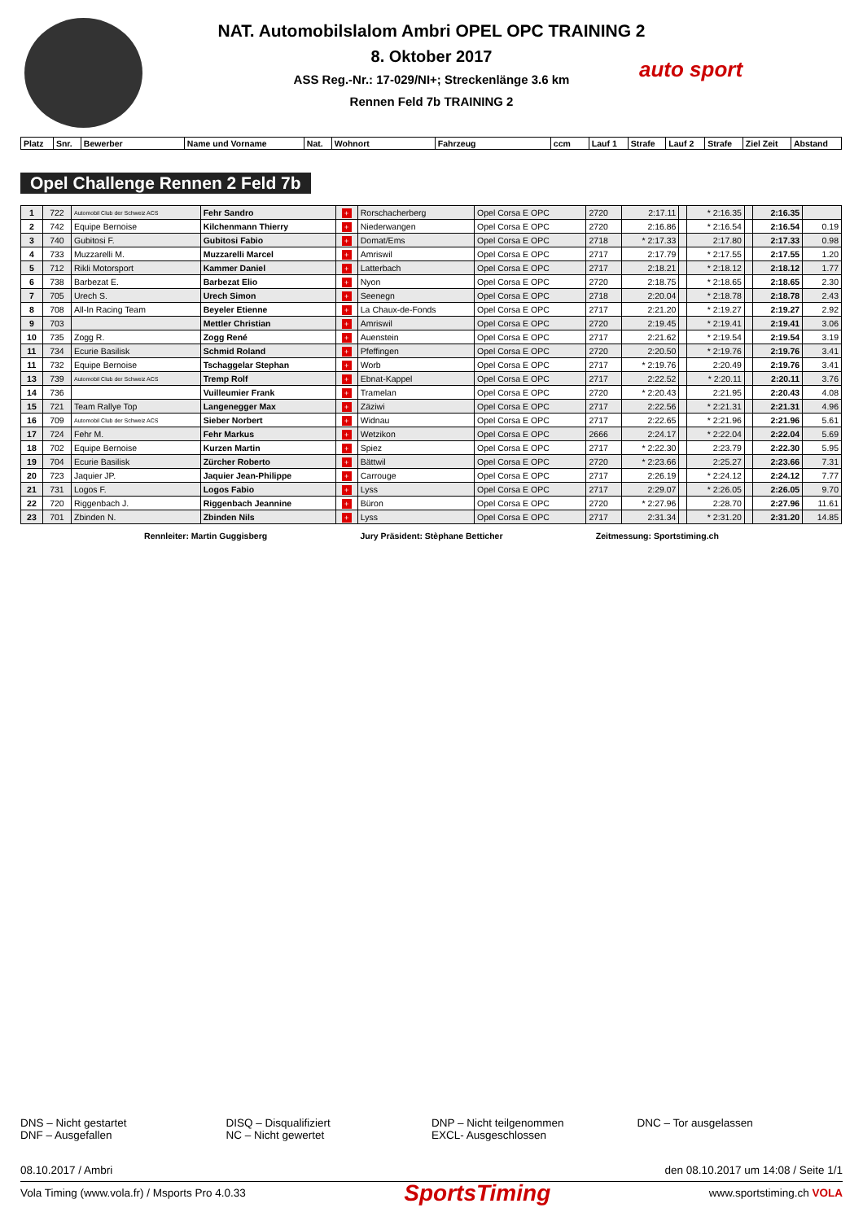NAT. Automobilslalom Ambri OPEL OPC TRAINING 2
8. Oktober 2017
ASS Reg.-Nr.: 17-029/NI+; Streckenlänge 3.6 km
Rennen Feld 7b TRAINING 2
auto sport
| Platz | Snr. | Bewerber | Name und Vorname | Nat. | Wohnort | Fahrzeug | ccm | Lauf 1 | Strafe | Lauf 2 | Strafe | Ziel Zeit | Abstand |
| --- | --- | --- | --- | --- | --- | --- | --- | --- | --- | --- | --- | --- | --- |
Opel Challenge Rennen 2 Feld 7b
| 1 | 722 | Automobil Club der Schweiz ACS | Fehr Sandro | + | Rorschacherberg | Opel Corsa E OPC | 2720 | 2:17.11 | | * 2:16.35 | | 2:16.35 | |
| 2 | 742 | Equipe Bernoise | Kilchenmann Thierry | + | Niederwangen | Opel Corsa E OPC | 2720 | 2:16.86 | | * 2:16.54 | | 2:16.54 | 0.19 |
| 3 | 740 | Gubitosi F. | Gubitosi Fabio | + | Domat/Ems | Opel Corsa E OPC | 2718 | * 2:17.33 | | 2:17.80 | | 2:17.33 | 0.98 |
| 4 | 733 | Muzzarelli M. | Muzzarelli Marcel | + | Amriswil | Opel Corsa E OPC | 2717 | 2:17.79 | | * 2:17.55 | | 2:17.55 | 1.20 |
| 5 | 712 | Rikli Motorsport | Kammer Daniel | + | Latterbach | Opel Corsa E OPC | 2717 | 2:18.21 | | * 2:18.12 | | 2:18.12 | 1.77 |
| 6 | 738 | Barbezat E. | Barbezat Elio | + | Nyon | Opel Corsa E OPC | 2720 | 2:18.75 | | * 2:18.65 | | 2:18.65 | 2.30 |
| 7 | 705 | Urech S. | Urech Simon | + | Seenegn | Opel Corsa E OPC | 2718 | 2:20.04 | | * 2:18.78 | | 2:18.78 | 2.43 |
| 8 | 708 | All-In Racing Team | Beyeler Etienne | + | La Chaux-de-Fonds | Opel Corsa E OPC | 2717 | 2:21.20 | | * 2:19.27 | | 2:19.27 | 2.92 |
| 9 | 703 | | Mettler Christian | + | Amriswil | Opel Corsa E OPC | 2720 | 2:19.45 | | * 2:19.41 | | 2:19.41 | 3.06 |
| 10 | 735 | Zogg R. | Zogg René | + | Auenstein | Opel Corsa E OPC | 2717 | 2:21.62 | | * 2:19.54 | | 2:19.54 | 3.19 |
| 11 | 734 | Ecurie Basilisk | Schmid Roland | + | Pfeffingen | Opel Corsa E OPC | 2720 | 2:20.50 | | * 2:19.76 | | 2:19.76 | 3.41 |
| 11 | 732 | Equipe Bernoise | Tschaggelar Stephan | + | Worb | Opel Corsa E OPC | 2717 | * 2:19.76 | | 2:20.49 | | 2:19.76 | 3.41 |
| 13 | 739 | Automobil Club der Schweiz ACS | Tremp Rolf | + | Ebnat-Kappel | Opel Corsa E OPC | 2717 | 2:22.52 | | * 2:20.11 | | 2:20.11 | 3.76 |
| 14 | 736 | | Vuilleumier Frank | + | Tramelan | Opel Corsa E OPC | 2720 | * 2:20.43 | | 2:21.95 | | 2:20.43 | 4.08 |
| 15 | 721 | Team Rallye Top | Langenegger Max | + | Zäziwi | Opel Corsa E OPC | 2717 | 2:22.56 | | * 2:21.31 | | 2:21.31 | 4.96 |
| 16 | 709 | Automobil Club der Schweiz ACS | Sieber Norbert | + | Widnau | Opel Corsa E OPC | 2717 | 2:22.65 | | * 2:21.96 | | 2:21.96 | 5.61 |
| 17 | 724 | Fehr M. | Fehr Markus | + | Wetzikon | Opel Corsa E OPC | 2666 | 2:24.17 | | * 2:22.04 | | 2:22.04 | 5.69 |
| 18 | 702 | Equipe Bernoise | Kurzen Martin | + | Spiez | Opel Corsa E OPC | 2717 | * 2:22.30 | | 2:23.79 | | 2:22.30 | 5.95 |
| 19 | 704 | Ecurie Basilisk | Zürcher Roberto | + | Bättwil | Opel Corsa E OPC | 2720 | * 2:23.66 | | 2:25.27 | | 2:23.66 | 7.31 |
| 20 | 723 | Jaquier JP. | Jaquier Jean-Philippe | + | Carrouge | Opel Corsa E OPC | 2717 | 2:26.19 | | * 2:24.12 | | 2:24.12 | 7.77 |
| 21 | 731 | Logos F. | Logos Fabio | + | Lyss | Opel Corsa E OPC | 2717 | 2:29.07 | | * 2:26.05 | | 2:26.05 | 9.70 |
| 22 | 720 | Riggenbach J. | Riggenbach Jeannine | + | Büron | Opel Corsa E OPC | 2720 | * 2:27.96 | | 2:28.70 | | 2:27.96 | 11.61 |
| 23 | 701 | Zbinden N. | Zbinden Nils | + | Lyss | Opel Corsa E OPC | 2717 | 2:31.34 | | * 2:31.20 | | 2:31.20 | 14.85 |
Rennleiter: Martin Guggisberg Jury Präsident: Stèphane Betticher Zeitmessung: Sportstiming.ch
DNS – Nicht gestartet
DNF – Ausgefallen
DISQ – Disqualifiziert
NC – Nicht gewertet
DNP – Nicht teilgenommen
EXCL- Ausgeschlossen
DNC – Tor ausgelassen
08.10.2017 / Ambri den 08.10.2017 um 14:08 / Seite 1/1
Vola Timing (www.vola.fr) / Msports Pro 4.0.33 SportsTiming www.sportstiming.ch VOLA